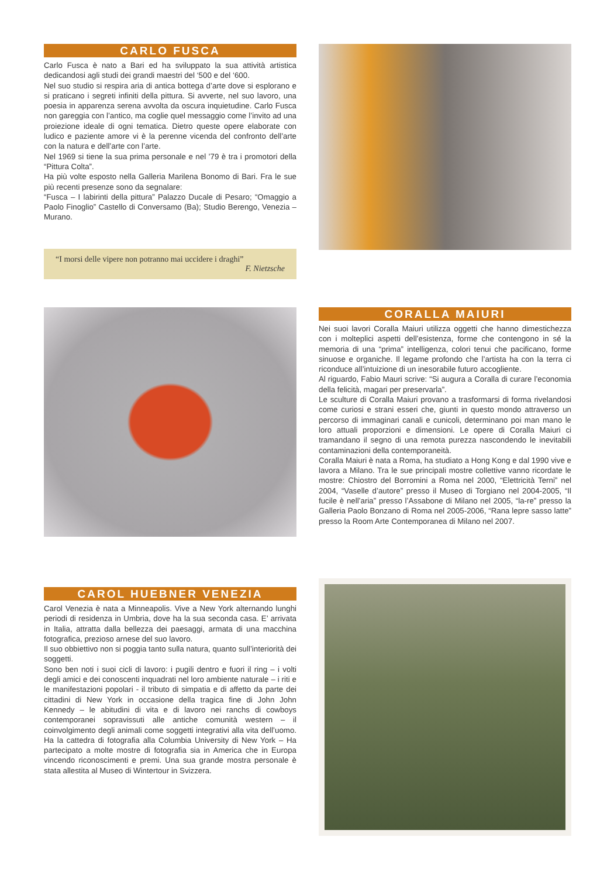CARLO FUSCA
Carlo Fusca è nato a Bari ed ha sviluppato la sua attività artistica dedicandosi agli studi dei grandi maestri del ‘500 e del ‘600.
Nel suo studio si respira aria di antica bottega d’arte dove si esplorano e si praticano i segreti infiniti della pittura. Si avverte, nel suo lavoro, una poesia in apparenza serena avvolta da oscura inquietudine. Carlo Fusca non gareggia con l’antico, ma coglie quel messaggio come l’invito ad una proiezione ideale di ogni tematica. Dietro queste opere elaborate con ludico e paziente amore vi è la perenne vicenda del confronto dell’arte con la natura e dell’arte con l’arte.
Nel 1969 si tiene la sua prima personale e nel ’79 è tra i promotori della “Pittura Colta”.
Ha più volte esposto nella Galleria Marilena Bonomo di Bari. Fra le sue più recenti presenze sono da segnalare:
“Fusca – I labirinti della pittura” Palazzo Ducale di Pesaro; “Omaggio a Paolo Finoglio” Castello di Conversamo (Ba); Studio Berengo, Venezia – Murano.
“I morsi delle vipere non potranno mai uccidere i draghi”
F. Nietzsche
CORALLA MAIURI
Nei suoi lavori Coralla Maiuri utilizza oggetti che hanno dimestichezza con i molteplici aspetti dell’esistenza, forme che contengono in sé la memoria di una “prima” intelligenza, colori tenui che pacificano, forme sinuose e organiche. Il legame profondo che l’artista ha con la terra ci riconduce all’intuizione di un inesorabile futuro accogliente.
Al riguardo, Fabio Mauri scrive: “Si augura a Coralla di curare l’economia della felicità, magari per preservarla”.
Le sculture di Coralla Maiuri provano a trasformarsi di forma rivelandosi come curiosi e strani esseri che, giunti in questo mondo attraverso un percorso di immaginari canali e cunicoli, determinano poi man mano le loro attuali proporzioni e dimensioni. Le opere di Coralla Maiuri ci tramandano il segno di una remota purezza nascondendo le inevitabili contaminazioni della contemporaneità.
Coralla Maiuri è nata a Roma, ha studiato a Hong Kong e dal 1990 vive e lavora a Milano. Tra le sue principali mostre collettive vanno ricordate le mostre: Chiostro del Borromini a Roma nel 2000, “Elettricità Terni” nel 2004, “Vaselle d’autore” presso il Museo di Torgiano nel 2004-2005, “Il fucile è nell’aria” presso l’Assabone di Milano nel 2005, “la-re” presso la Galleria Paolo Bonzano di Roma nel 2005-2006, “Rana lepre sasso latte” presso la Room Arte Contemporanea di Milano nel 2007.
CAROL HUEBNER VENEZIA
Carol Venezia è nata a Minneapolis. Vive a New York alternando lunghi periodi di residenza in Umbria, dove ha la sua seconda casa. E’ arrivata in Italia, attratta dalla bellezza dei paesaggi, armata di una macchina fotografica, prezioso arnese del suo lavoro.
Il suo obbiettivo non si poggia tanto sulla natura, quanto sull’interiorità dei soggetti.
Sono ben noti i suoi cicli di lavoro: i pugili dentro e fuori il ring – i volti degli amici e dei conoscenti inquadrati nel loro ambiente naturale – i riti e le manifestazioni popolari - il tributo di simpatia e di affetto da parte dei cittadini di New York in occasione della tragica fine di John John Kennedy – le abitudini di vita e di lavoro nei ranchs di cowboys contemporanei sopravissuti alle antiche comunità western – il coinvolgimento degli animali come soggetti integrativi alla vita dell’uomo. Ha la cattedra di fotografia alla Columbia University di New York – Ha partecipato a molte mostre di fotografia sia in America che in Europa vincendo riconoscimenti e premi. Una sua grande mostra personale è stata allestita al Museo di Wintertour in Svizzera.